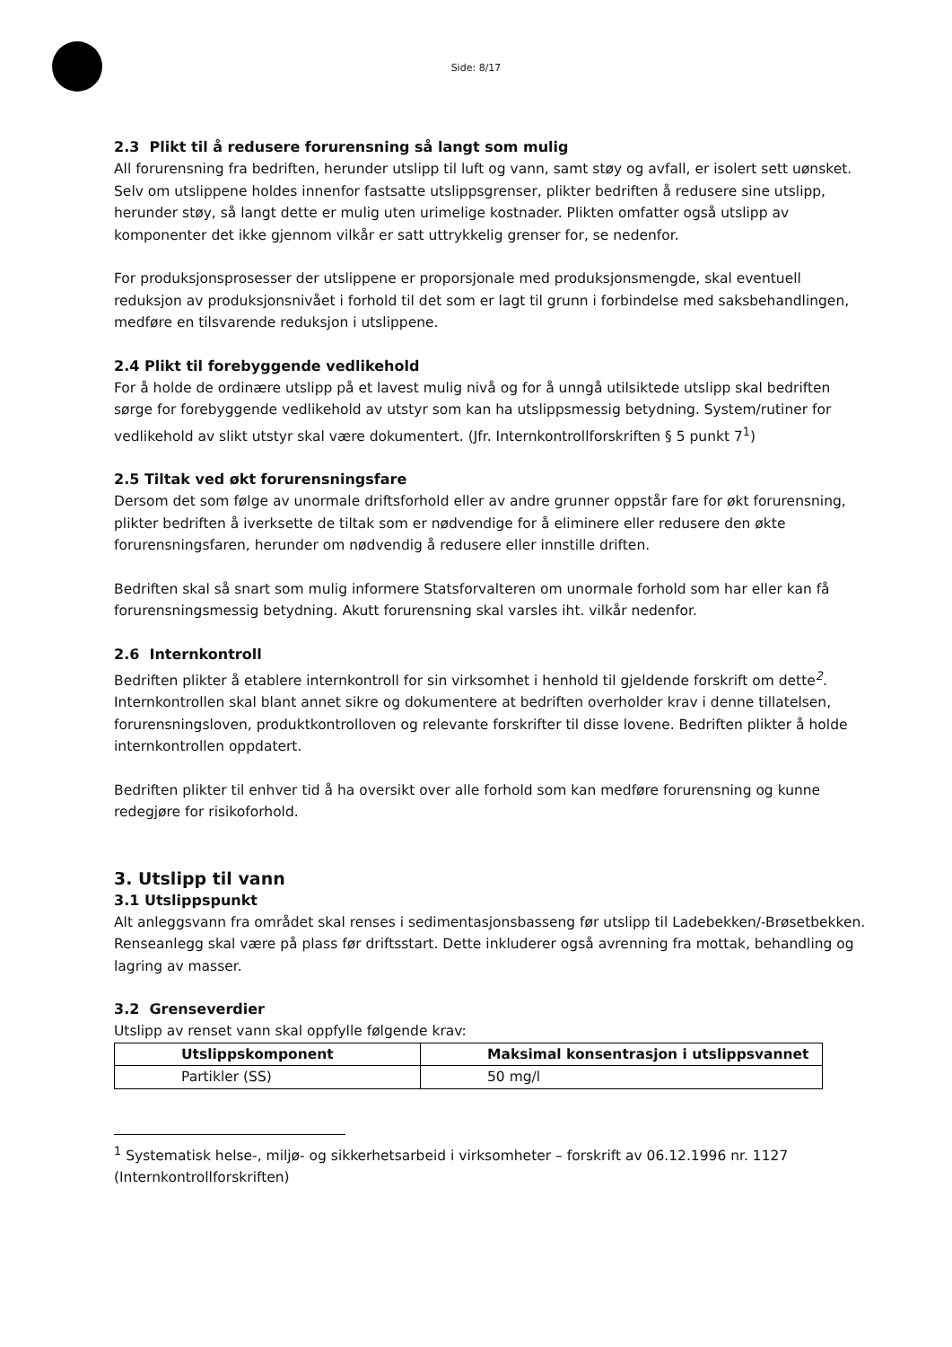Side: 8/17
2.3 Plikt til å redusere forurensning så langt som mulig
All forurensning fra bedriften, herunder utslipp til luft og vann, samt støy og avfall, er isolert sett uønsket. Selv om utslippene holdes innenfor fastsatte utslippsgrenser, plikter bedriften å redusere sine utslipp, herunder støy, så langt dette er mulig uten urimelige kostnader. Plikten omfatter også utslipp av komponenter det ikke gjennom vilkår er satt uttrykkelig grenser for, se nedenfor.
For produksjonsprosesser der utslippene er proporsjonale med produksjonsmengde, skal eventuell reduksjon av produksjonsnivået i forhold til det som er lagt til grunn i forbindelse med saksbehandlingen, medføre en tilsvarende reduksjon i utslippene.
2.4 Plikt til forebyggende vedlikehold
For å holde de ordinære utslipp på et lavest mulig nivå og for å unngå utilsiktede utslipp skal bedriften sørge for forebyggende vedlikehold av utstyr som kan ha utslippsmessig betydning. System/rutiner for vedlikehold av slikt utstyr skal være dokumentert. (Jfr. Internkontrollforskriften § 5 punkt 7<sup>1</sup>)
2.5 Tiltak ved økt forurensningsfare
Dersom det som følge av unormale driftsforhold eller av andre grunner oppstår fare for økt forurensning, plikter bedriften å iverksette de tiltak som er nødvendige for å eliminere eller redusere den økte forurensningsfaren, herunder om nødvendig å redusere eller innstille driften.
Bedriften skal så snart som mulig informere Statsforvalteren om unormale forhold som har eller kan få forurensningsmessig betydning. Akutt forurensning skal varsles iht. vilkår nedenfor.
2.6 Internkontroll
Bedriften plikter å etablere internkontroll for sin virksomhet i henhold til gjeldende forskrift om dette<sup>2</sup>. Internkontrollen skal blant annet sikre og dokumentere at bedriften overholder krav i denne tillatelsen, forurensningsloven, produktkontrolloven og relevante forskrifter til disse lovene. Bedriften plikter å holde internkontrollen oppdatert.
Bedriften plikter til enhver tid å ha oversikt over alle forhold som kan medføre forurensning og kunne redegjøre for risikoforhold.
3. Utslipp til vann
3.1 Utslippspunkt
Alt anleggsvann fra området skal renses i sedimentasjonsbasseng før utslipp til Ladebekken/-Brøsetbekken. Renseanlegg skal være på plass før driftsstart. Dette inkluderer også avrenning fra mottak, behandling og lagring av masser.
3.2 Grenseverdier
Utslipp av renset vann skal oppfylle følgende krav:
| Utslippskomponent | Maksimal konsentrasjon i utslippsvannet |
| --- | --- |
| Partikler (SS) | 50 mg/l |
<sup>1</sup> Systematisk helse-, miljø- og sikkerhetsarbeid i virksomheter – forskrift av 06.12.1996 nr. 1127 (Internkontrollforskriften)